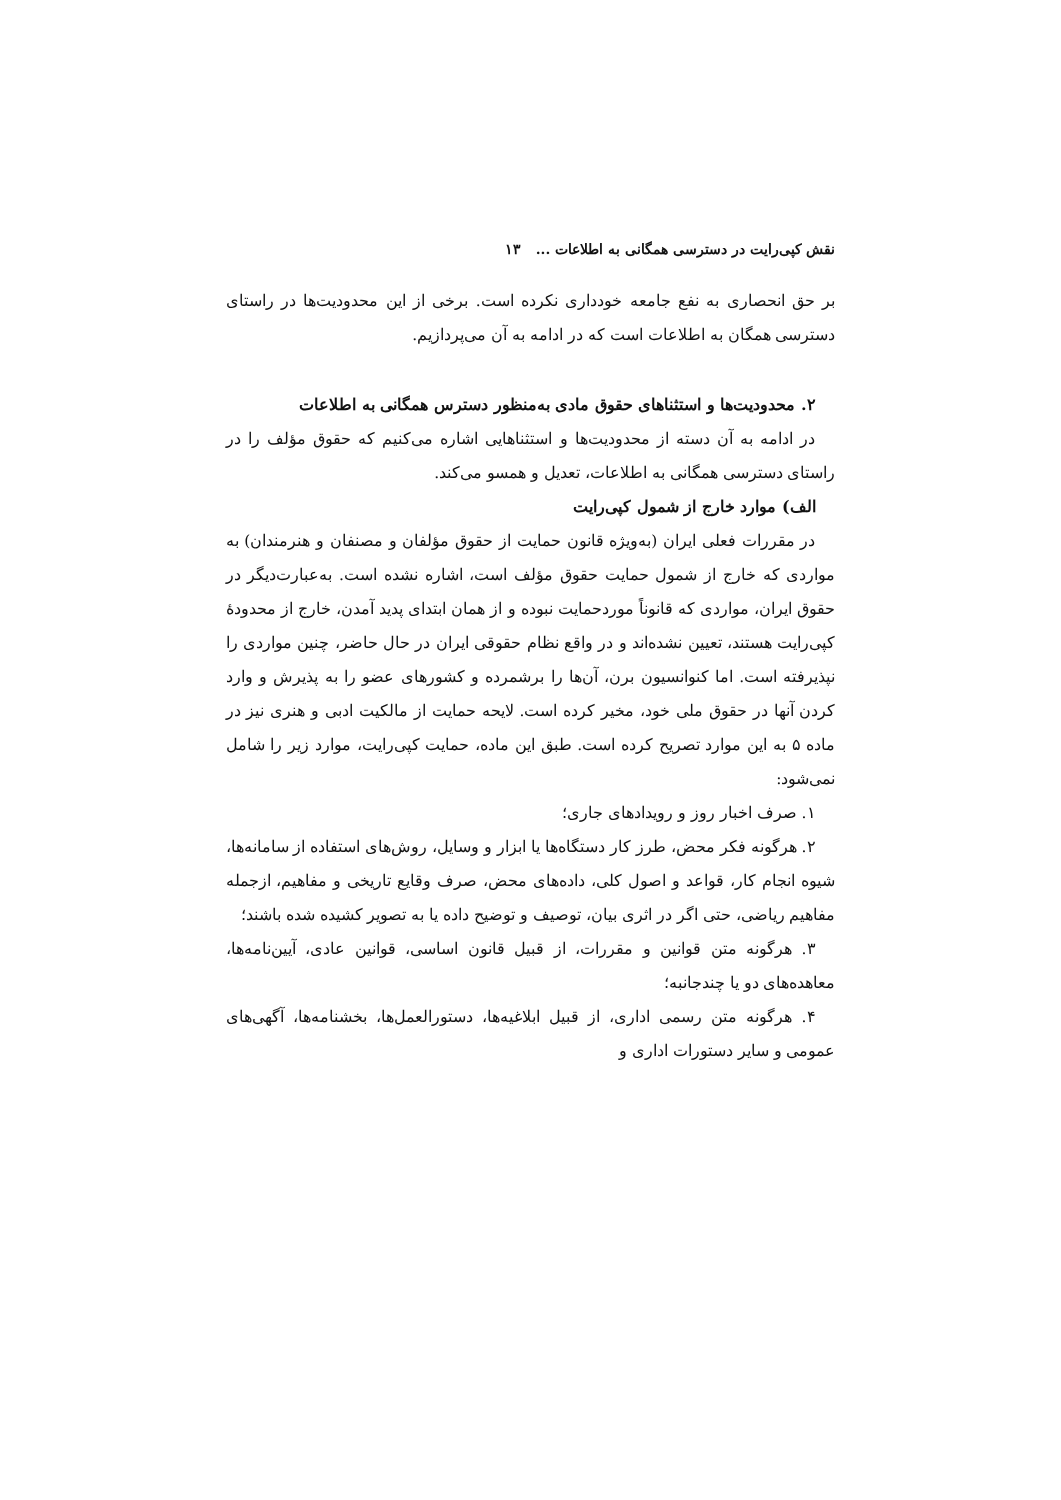نقش کپی‌رایت در دسترسی همگانی به اطلاعات ... ۱۳
بر حق انحصاری به نفع جامعه خودداری نکرده است. برخی از این محدودیت‌ها در راستای دسترسی همگان به اطلاعات است که در ادامه به آن می‌پردازیم.
۲. محدودیت‌ها و استثناهای حقوق مادی به‌منظور دسترس همگانی به اطلاعات
در ادامه به آن دسته از محدودیت‌ها و استثناهایی اشاره می‌کنیم که حقوق مؤلف را در راستای دسترسی همگانی به اطلاعات، تعدیل و همسو می‌کند.
الف) موارد خارج از شمول کپی‌رایت
در مقررات فعلی ایران (به‌ویژه قانون حمایت از حقوق مؤلفان و مصنفان و هنرمندان) به مواردی که خارج از شمول حمایت حقوق مؤلف است، اشاره نشده است. به‌عبارت‌دیگر در حقوق ایران، مواردی که قانوناً موردحمایت نبوده و از همان ابتدای پدید آمدن، خارج از محدودهٔ کپی‌رایت هستند، تعیین نشده‌اند و در واقع نظام حقوقی ایران در حال حاضر، چنین مواردی را نپذیرفته است. اما کنوانسیون برن، آن‌ها را برشمرده و کشورهای عضو را به پذیرش و وارد کردن آنها در حقوق ملی خود، مخیر کرده است. لایحه حمایت از مالکیت ادبی و هنری نیز در ماده ۵ به این موارد تصریح کرده است. طبق این ماده، حمایت کپی‌رایت، موارد زیر را شامل نمی‌شود:
۱. صرف اخبار روز و رویدادهای جاری؛
۲. هرگونه فکر محض، طرز کار دستگاه‌ها یا ابزار و وسایل، روش‌های استفاده از سامانه‌ها، شیوه انجام کار، قواعد و اصول کلی، داده‌های محض، صرف وقایع تاریخی و مفاهیم، ازجمله مفاهیم ریاضی، حتی اگر در اثری بیان، توصیف و توضیح داده یا به تصویر کشیده شده باشند؛
۳. هرگونه متن قوانین و مقررات، از قبیل قانون اساسی، قوانین عادی، آیین‌نامه‌ها، معاهده‌های دو یا چندجانبه؛
۴. هرگونه متن رسمی اداری، از قبیل ابلاغیه‌ها، دستورالعمل‌ها، بخشنامه‌ها، آگهی‌های عمومی و سایر دستورات اداری و